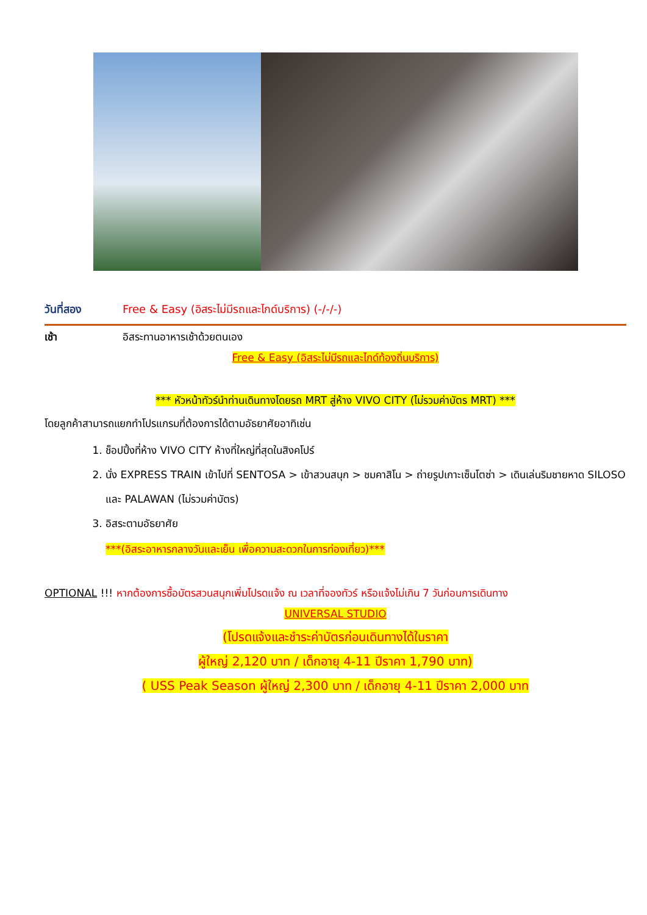วันที่สอง Free & Easy (อิสระไม่มีรถและไกด์บริการ) (-/-/-)
เช้า อิสระทานอาหารเช้าด้วยตนเอง
Free & Easy (อิสระไม่มีรถและไกด์ท้องถิ่นบริการ)
*** หัวหน้าทัวร์นำท่านเดินทางโดยรถ MRT สู่ห้าง VIVO CITY (ไม่รวมค่าบัตร MRT) ***
โดยลูกค้าสามารถแยกทำโปรแกรมที่ต้องการได้ตามอัธยาศัยอาทิเช่น
1. ช็อปปิ้งที่ห้าง VIVO CITY ห้างที่ใหญ่ที่สุดในสิงคโปร์
2. นั่ง EXPRESS TRAIN เข้าไปที่ SENTOSA > เข้าสวนสนุก > ชมคาสิโน > ถ่ายรูปเกาะเซ็นโตซ่า > เดินเล่นริมชายหาด SILOSO และ PALAWAN (ไม่รวมค่าบัตร)
3. อิสระตามอัธยาศัย
***(อิสระอาหารกลางวันและเย็น เพื่อความสะดวกในการท่องเที่ยว)***
OPTIONAL !!! หากต้องการซื้อบัตรสวนสนุกเพิ่มโปรดแจ้ง ณ เวลาที่จองทัวร์ หรือแจ้งไม่เกิน 7 วันก่อนการเดินทาง
UNIVERSAL STUDIO
(โปรดแจ้งและชำระค่าบัตรก่อนเดินทางได้ในราคา
ผู้ใหญ่ 2,120 บาท / เด็กอายุ 4-11 ปีราคา 1,790 บาท)
( USS Peak Season ผู้ใหญ่ 2,300 บาท / เด็กอายุ 4-11 ปีราคา 2,000 บาท